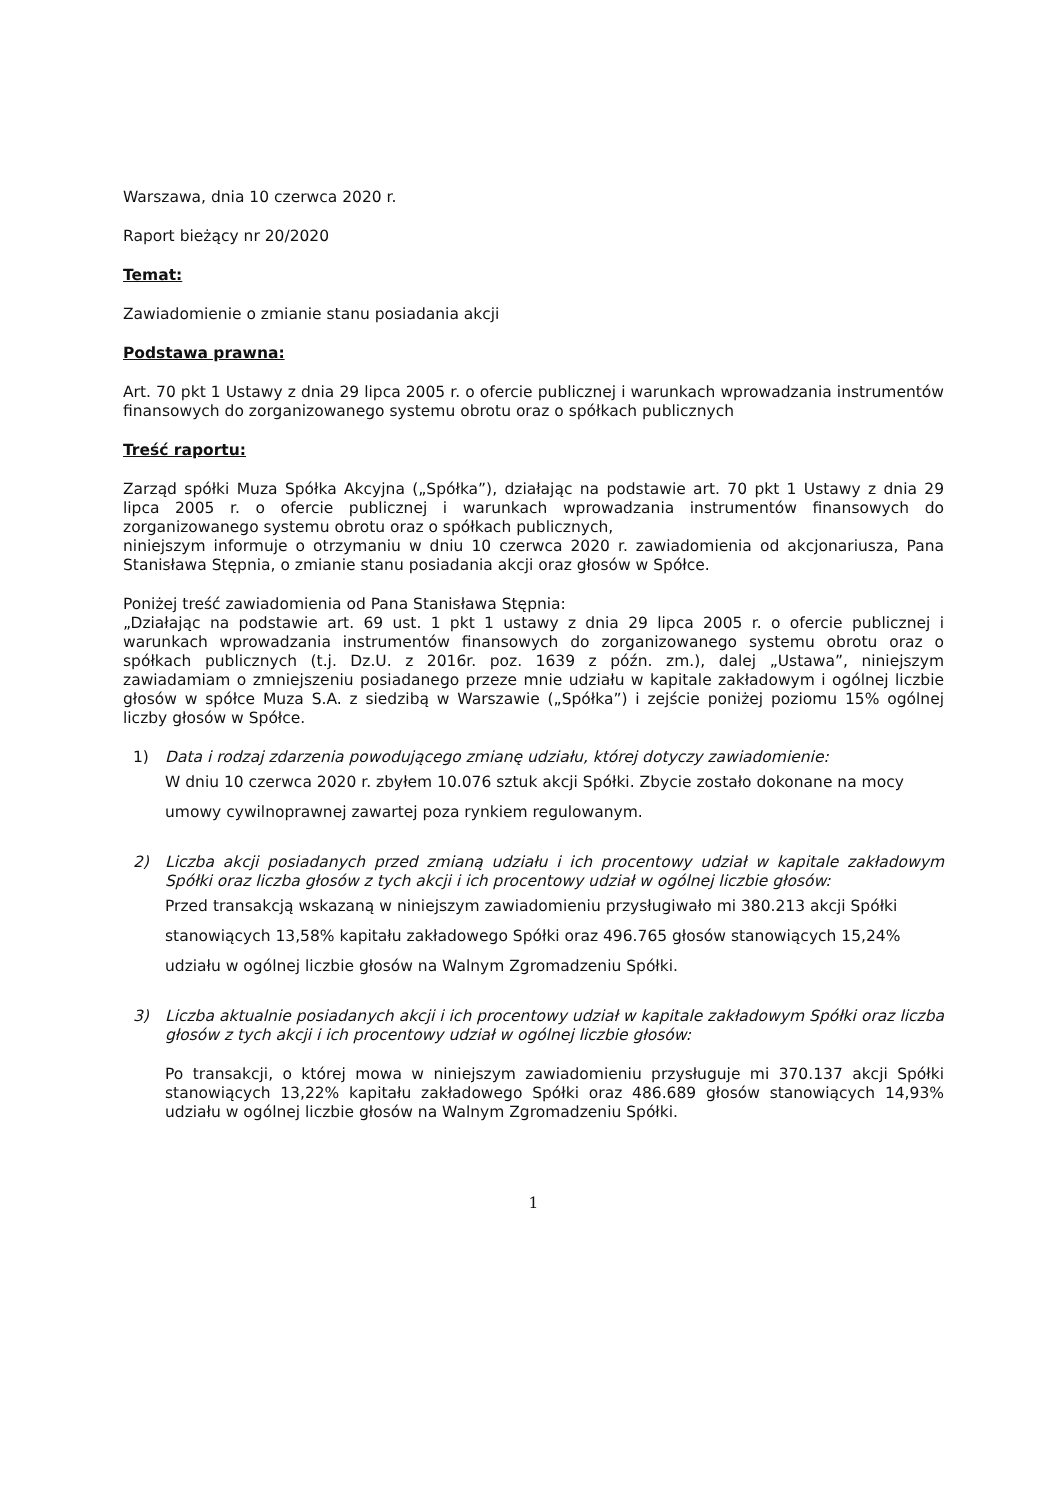Warszawa, dnia 10 czerwca 2020 r.
Raport bieżący nr 20/2020
Temat:
Zawiadomienie o zmianie stanu posiadania akcji
Podstawa prawna:
Art. 70 pkt 1 Ustawy z dnia 29 lipca 2005 r. o ofercie publicznej i warunkach wprowadzania instrumentów finansowych do zorganizowanego systemu obrotu oraz o spółkach publicznych
Treść raportu:
Zarząd spółki Muza Spółka Akcyjna („Spółka”), działając na podstawie art. 70 pkt 1 Ustawy z dnia 29 lipca 2005 r. o ofercie publicznej i warunkach wprowadzania instrumentów finansowych do zorganizowanego systemu obrotu oraz o spółkach publicznych,
niniejszym informuje o otrzymaniu w dniu 10 czerwca 2020 r. zawiadomienia od akcjonariusza, Pana Stanisława Stępnia, o zmianie stanu posiadania akcji oraz głosów w Spółce.
Poniżej treść zawiadomienia od Pana Stanisława Stępnia:
„Działając na podstawie art. 69 ust. 1 pkt 1 ustawy z dnia 29 lipca 2005 r. o ofercie publicznej i warunkach wprowadzania instrumentów finansowych do zorganizowanego systemu obrotu oraz o spółkach publicznych (t.j. Dz.U. z 2016r. poz. 1639 z późn. zm.), dalej „Ustawa”, niniejszym zawiadamiam o zmniejszeniu posiadanego przeze mnie udziału w kapitale zakładowym i ogólnej liczbie głosów w spółce Muza S.A. z siedzibą w Warszawie („Spółka”) i zejście poniżej poziomu 15% ogólnej liczby głosów w Spółce.
1) Data i rodzaj zdarzenia powodującego zmianę udziału, której dotyczy zawiadomienie:
W dniu 10 czerwca 2020 r. zbyłem 10.076 sztuk akcji Spółki. Zbycie zostało dokonane na mocy umowy cywilnoprawnej zawartej poza rynkiem regulowanym.
2) Liczba akcji posiadanych przed zmianą udziału i ich procentowy udział w kapitale zakładowym Spółki oraz liczba głosów z tych akcji i ich procentowy udział w ogólnej liczbie głosów:
Przed transakcją wskazaną w niniejszym zawiadomieniu przysługiwało mi 380.213 akcji Spółki stanowiących 13,58% kapitału zakładowego Spółki oraz 496.765 głosów stanowiących 15,24% udziału w ogólnej liczbie głosów na Walnym Zgromadzeniu Spółki.
3) Liczba aktualnie posiadanych akcji i ich procentowy udział w kapitale zakładowym Spółki oraz liczba głosów z tych akcji i ich procentowy udział w ogólnej liczbie głosów:
Po transakcji, o której mowa w niniejszym zawiadomieniu przysługuje mi 370.137 akcji Spółki stanowiących 13,22% kapitału zakładowego Spółki oraz 486.689 głosów stanowiących 14,93% udziału w ogólnej liczbie głosów na Walnym Zgromadzeniu Spółki.
1